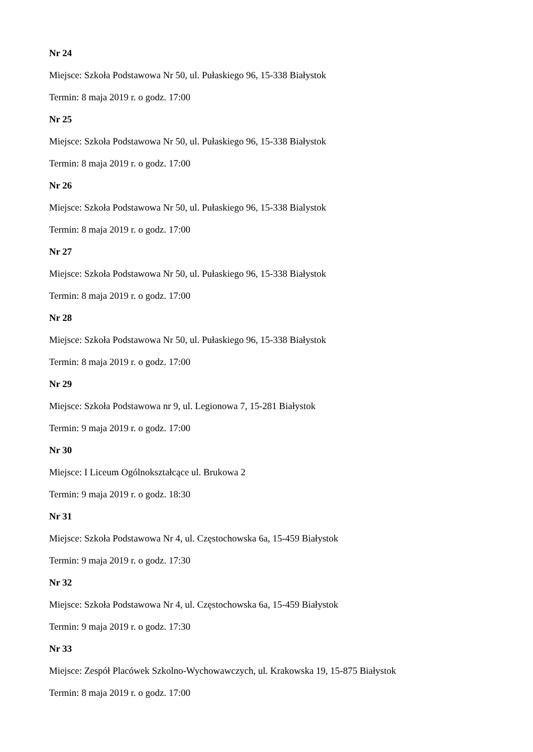Nr 24
Miejsce: Szkoła Podstawowa Nr 50, ul. Pułaskiego 96, 15-338 Białystok
Termin: 8 maja 2019 r. o godz. 17:00
Nr 25
Miejsce: Szkoła Podstawowa Nr 50, ul. Pułaskiego 96, 15-338 Białystok
Termin: 8 maja 2019 r. o godz. 17:00
Nr 26
Miejsce: Szkoła Podstawowa Nr 50, ul. Pułaskiego 96, 15-338 Bialystok
Termin: 8 maja 2019 r. o godz. 17:00
Nr 27
Miejsce: Szkoła Podstawowa Nr 50, ul. Pułaskiego 96, 15-338 Białystok
Termin: 8 maja 2019 r. o godz. 17:00
Nr 28
Miejsce: Szkoła Podstawowa Nr 50, ul. Pułaskiego 96, 15-338 Białystok
Termin: 8 maja 2019 r. o godz. 17:00
Nr 29
Miejsce: Szkoła Podstawowa nr 9, ul. Legionowa 7, 15-281 Białystok
Termin: 9 maja 2019 r. o godz. 17:00
Nr 30
Miejsce: I Liceum Ogólnokształcące ul. Brukowa 2
Termin: 9 maja 2019 r. o godz. 18:30
Nr 31
Miejsce: Szkoła Podstawowa Nr 4, ul. Częstochowska 6a, 15-459 Białystok
Termin: 9 maja 2019 r. o godz. 17:30
Nr 32
Miejsce: Szkoła Podstawowa Nr 4, ul. Częstochowska 6a, 15-459 Białystok
Termin: 9 maja 2019 r. o godz. 17:30
Nr 33
Miejsce: Zespół Placówek Szkolno-Wychowawczych, ul. Krakowska 19, 15-875 Białystok
Termin: 8 maja 2019 r. o godz. 17:00